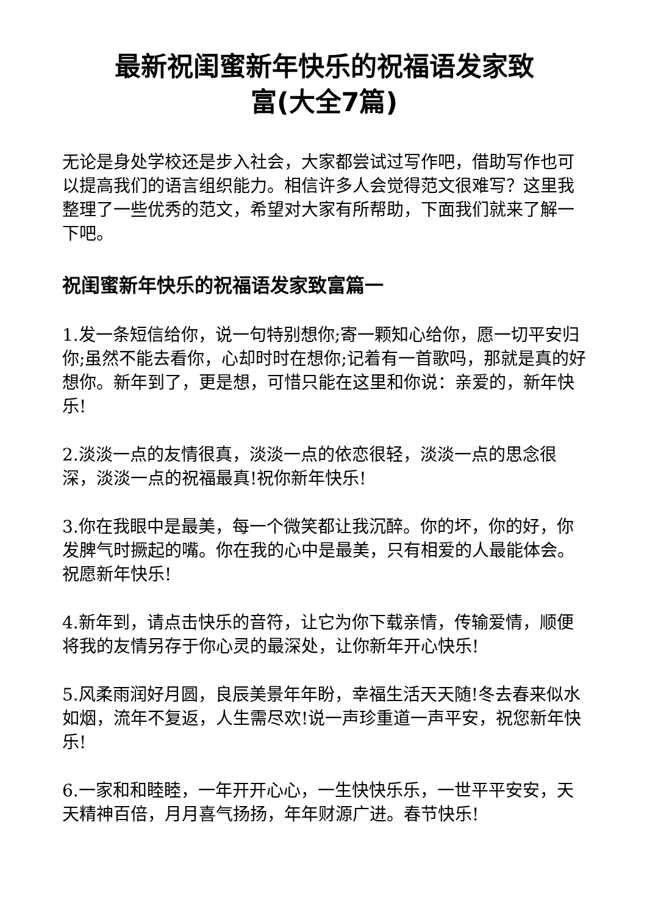最新祝闺蜜新年快乐的祝福语发家致
富(大全7篇)
无论是身处学校还是步入社会，大家都尝试过写作吧，借助写作也可以提高我们的语言组织能力。相信许多人会觉得范文很难写？这里我整理了一些优秀的范文，希望对大家有所帮助，下面我们就来了解一下吧。
祝闺蜜新年快乐的祝福语发家致富篇一
1.发一条短信给你，说一句特别想你;寄一颗知心给你，愿一切平安归你;虽然不能去看你，心却时时在想你;记着有一首歌吗，那就是真的好想你。新年到了，更是想，可惜只能在这里和你说：亲爱的，新年快乐!
2.淡淡一点的友情很真，淡淡一点的依恋很轻，淡淡一点的思念很深，淡淡一点的祝福最真!祝你新年快乐!
3.你在我眼中是最美，每一个微笑都让我沉醉。你的坏，你的好，你发脾气时撅起的嘴。你在我的心中是最美，只有相爱的人最能体会。祝愿新年快乐!
4.新年到，请点击快乐的音符，让它为你下载亲情，传输爱情，顺便将我的友情另存于你心灵的最深处，让你新年开心快乐!
5.风柔雨润好月圆，良辰美景年年盼，幸福生活天天随!冬去春来似水如烟，流年不复返，人生需尽欢!说一声珍重道一声平安，祝您新年快乐!
6.一家和和睦睦，一年开开心心，一生快快乐乐，一世平平安安，天天精神百倍，月月喜气扬扬，年年财源广进。春节快乐!